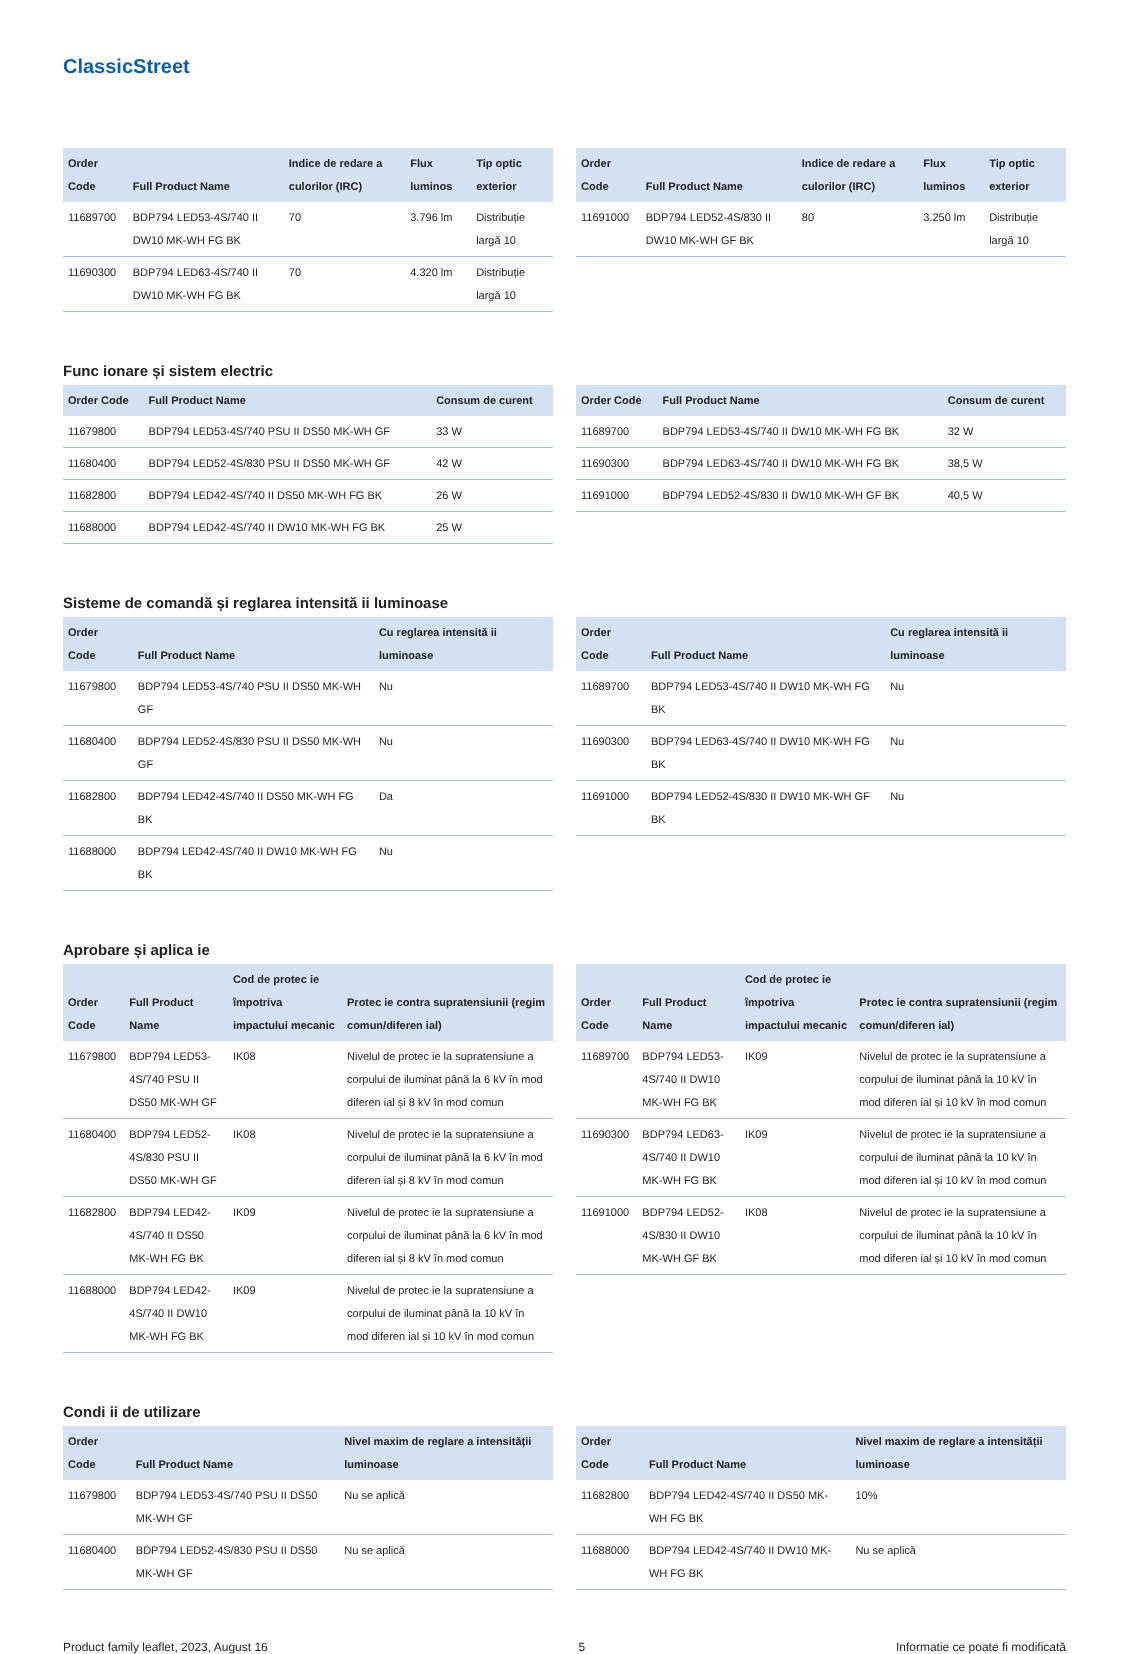ClassicStreet
| Order Code | Full Product Name | Indice de redare a culorilor (IRC) | Flux luminos | Tip optic exterior |
| --- | --- | --- | --- | --- |
| 11689700 | BDP794 LED53-4S/740 II DW10 MK-WH FG BK | 70 | 3.796 lm | Distribuție largă 10 |
| 11690300 | BDP794 LED63-4S/740 II DW10 MK-WH FG BK | 70 | 4.320 lm | Distribuție largă 10 |
| Order Code | Full Product Name | Indice de redare a culorilor (IRC) | Flux luminos | Tip optic exterior |
| --- | --- | --- | --- | --- |
| 11691000 | BDP794 LED52-4S/830 II DW10 MK-WH GF BK | 80 | 3.250 lm | Distribuție largă 10 |
Func ionare și sistem electric
| Order Code | Full Product Name | Consum de curent |
| --- | --- | --- |
| 11679800 | BDP794 LED53-4S/740 PSU II DS50 MK-WH GF | 33 W |
| 11680400 | BDP794 LED52-4S/830 PSU II DS50 MK-WH GF | 42 W |
| 11682800 | BDP794 LED42-4S/740 II DS50 MK-WH FG BK | 26 W |
| 11688000 | BDP794 LED42-4S/740 II DW10 MK-WH FG BK | 25 W |
| Order Code | Full Product Name | Consum de curent |
| --- | --- | --- |
| 11689700 | BDP794 LED53-4S/740 II DW10 MK-WH FG BK | 32 W |
| 11690300 | BDP794 LED63-4S/740 II DW10 MK-WH FG BK | 38,5 W |
| 11691000 | BDP794 LED52-4S/830 II DW10 MK-WH GF BK | 40,5 W |
Sisteme de comandă și reglarea intensită ii luminoase
| Order Code | Full Product Name | Cu reglarea intensită ii luminoase |
| --- | --- | --- |
| 11679800 | BDP794 LED53-4S/740 PSU II DS50 MK-WH GF | Nu |
| 11680400 | BDP794 LED52-4S/830 PSU II DS50 MK-WH GF | Nu |
| 11682800 | BDP794 LED42-4S/740 II DS50 MK-WH FG BK | Da |
| 11688000 | BDP794 LED42-4S/740 II DW10 MK-WH FG BK | Nu |
| Order Code | Full Product Name | Cu reglarea intensită ii luminoase |
| --- | --- | --- |
| 11689700 | BDP794 LED53-4S/740 II DW10 MK-WH FG BK | Nu |
| 11690300 | BDP794 LED63-4S/740 II DW10 MK-WH FG BK | Nu |
| 11691000 | BDP794 LED52-4S/830 II DW10 MK-WH GF BK | Nu |
Aprobare și aplica ie
| Order Code | Full Product Name | Cod de protec ie împotriva impactului mecanic | Protec ie contra supratensiunii (regim comun/diferen ial) |
| --- | --- | --- | --- |
| 11679800 | BDP794 LED53-4S/740 PSU II DS50 MK-WH GF | IK08 | Nivelul de protec ie la supratensiune a corpului de iluminat până la 6 kV în mod diferen ial și 8 kV în mod comun |
| 11680400 | BDP794 LED52-4S/830 PSU II DS50 MK-WH GF | IK08 | Nivelul de protec ie la supratensiune a corpului de iluminat până la 6 kV în mod diferen ial și 8 kV în mod comun |
| 11682800 | BDP794 LED42-4S/740 II DS50 MK-WH FG BK | IK09 | Nivelul de protec ie la supratensiune a corpului de iluminat până la 6 kV în mod diferen ial și 8 kV în mod comun |
| 11688000 | BDP794 LED42-4S/740 II DW10 MK-WH FG BK | IK09 | Nivelul de protec ie la supratensiune a corpului de iluminat până la 10 kV în mod diferen ial și 10 kV în mod comun |
| Order Code | Full Product Name | Cod de protec ie împotriva impactului mecanic | Protec ie contra supratensiunii (regim comun/diferen ial) |
| --- | --- | --- | --- |
| 11689700 | BDP794 LED53-4S/740 II DW10 MK-WH FG BK | IK09 | Nivelul de protec ie la supratensiune a corpului de iluminat până la 10 kV în mod diferen ial și 10 kV în mod comun |
| 11690300 | BDP794 LED63-4S/740 II DW10 MK-WH FG BK | IK09 | Nivelul de protec ie la supratensiune a corpului de iluminat până la 10 kV în mod diferen ial și 10 kV în mod comun |
| 11691000 | BDP794 LED52-4S/830 II DW10 MK-WH GF BK | IK08 | Nivelul de protec ie la supratensiune a corpului de iluminat până la 10 kV în mod diferen ial și 10 kV în mod comun |
Condi ii de utilizare
| Order Code | Full Product Name | Nivel maxim de reglare a intensității luminoase |
| --- | --- | --- |
| 11679800 | BDP794 LED53-4S/740 PSU II DS50 MK-WH GF | Nu se aplică |
| 11680400 | BDP794 LED52-4S/830 PSU II DS50 MK-WH GF | Nu se aplică |
| Order Code | Full Product Name | Nivel maxim de reglare a intensității luminoase |
| --- | --- | --- |
| 11682800 | BDP794 LED42-4S/740 II DS50 MK-WH FG BK | 10% |
| 11688000 | BDP794 LED42-4S/740 II DW10 MK-WH FG BK | Nu se aplică |
Product family leaflet, 2023, August 16 5 Informatie ce poate fi modificată